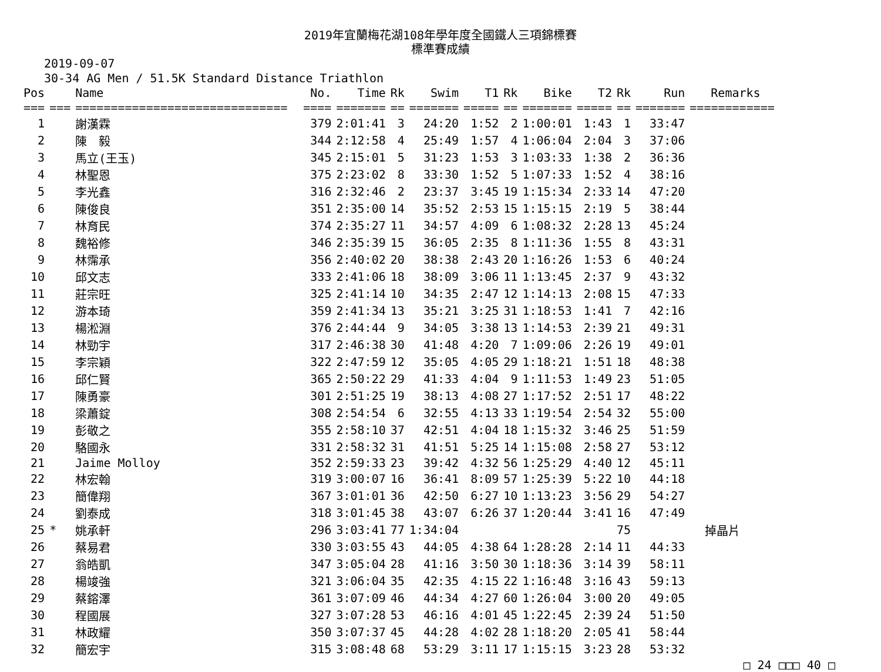2019年宜蘭梅花湖108年學年度全國鐵人三項錦標賽
標準賽成績
2019-09-07
30-34 AG Men / 51.5K Standard Distance Triathlon
| Pos | | Name | No. | Time | Rk | Swim | T1 | Rk | Bike | T2 | Rk | Run | Remarks |
| --- | --- | --- | --- | --- | --- | --- | --- | --- | --- | --- | --- | --- | --- |
| === | === | ============================== | ==== | ======= | == | ======= | ===== | == | ======= | ===== | == | ======= | ============ |
| 1 | | 謝漢霖 | 379 | 2:01:41 | 3 | 24:20 | 1:52 | 2 | 1:00:01 | 1:43 | 1 | 33:47 | |
| 2 | | 陳 毅 | 344 | 2:12:58 | 4 | 25:49 | 1:57 | 4 | 1:06:04 | 2:04 | 3 | 37:06 | |
| 3 | | 馬立(王玉) | 345 | 2:15:01 | 5 | 31:23 | 1:53 | 3 | 1:03:33 | 1:38 | 2 | 36:36 | |
| 4 | | 林聖恩 | 375 | 2:23:02 | 8 | 33:30 | 1:52 | 5 | 1:07:33 | 1:52 | 4 | 38:16 | |
| 5 | | 李光鑫 | 316 | 2:32:46 | 2 | 23:37 | 3:45 | 19 | 1:15:34 | 2:33 | 14 | 47:20 | |
| 6 | | 陳俊良 | 351 | 2:35:00 | 14 | 35:52 | 2:53 | 15 | 1:15:15 | 2:19 | 5 | 38:44 | |
| 7 | | 林育民 | 374 | 2:35:27 | 11 | 34:57 | 4:09 | 6 | 1:08:32 | 2:28 | 13 | 45:24 | |
| 8 | | 魏裕修 | 346 | 2:35:39 | 15 | 36:05 | 2:35 | 8 | 1:11:36 | 1:55 | 8 | 43:31 | |
| 9 | | 林霈承 | 356 | 2:40:02 | 20 | 38:38 | 2:43 | 20 | 1:16:26 | 1:53 | 6 | 40:24 | |
| 10 | | 邱文志 | 333 | 2:41:06 | 18 | 38:09 | 3:06 | 11 | 1:13:45 | 2:37 | 9 | 43:32 | |
| 11 | | 莊宗旺 | 325 | 2:41:14 | 10 | 34:35 | 2:47 | 12 | 1:14:13 | 2:08 | 15 | 47:33 | |
| 12 | | 游本琦 | 359 | 2:41:34 | 13 | 35:21 | 3:25 | 31 | 1:18:53 | 1:41 | 7 | 42:16 | |
| 13 | | 楊淞淵 | 376 | 2:44:44 | 9 | 34:05 | 3:38 | 13 | 1:14:53 | 2:39 | 21 | 49:31 | |
| 14 | | 林勁宇 | 317 | 2:46:38 | 30 | 41:48 | 4:20 | 7 | 1:09:06 | 2:26 | 19 | 49:01 | |
| 15 | | 李宗穎 | 322 | 2:47:59 | 12 | 35:05 | 4:05 | 29 | 1:18:21 | 1:51 | 18 | 48:38 | |
| 16 | | 邱仁賢 | 365 | 2:50:22 | 29 | 41:33 | 4:04 | 9 | 1:11:53 | 1:49 | 23 | 51:05 | |
| 17 | | 陳勇豪 | 301 | 2:51:25 | 19 | 38:13 | 4:08 | 27 | 1:17:52 | 2:51 | 17 | 48:22 | |
| 18 | | 梁蕭錠 | 308 | 2:54:54 | 6 | 32:55 | 4:13 | 33 | 1:19:54 | 2:54 | 32 | 55:00 | |
| 19 | | 彭敬之 | 355 | 2:58:10 | 37 | 42:51 | 4:04 | 18 | 1:15:32 | 3:46 | 25 | 51:59 | |
| 20 | | 駱國永 | 331 | 2:58:32 | 31 | 41:51 | 5:25 | 14 | 1:15:08 | 2:58 | 27 | 53:12 | |
| 21 | | Jaime Molloy | 352 | 2:59:33 | 23 | 39:42 | 4:32 | 56 | 1:25:29 | 4:40 | 12 | 45:11 | |
| 22 | | 林宏翰 | 319 | 3:00:07 | 16 | 36:41 | 8:09 | 57 | 1:25:39 | 5:22 | 10 | 44:18 | |
| 23 | | 簡偉翔 | 367 | 3:01:01 | 36 | 42:50 | 6:27 | 10 | 1:13:23 | 3:56 | 29 | 54:27 | |
| 24 | | 劉泰成 | 318 | 3:01:45 | 38 | 43:07 | 6:26 | 37 | 1:20:44 | 3:41 | 16 | 47:49 | |
| 25 | * | 姚承軒 | 296 | 3:03:41 | 77 | 1:34:04 | | | | | 75 | | 掉晶片 |
| 26 | | 蔡易君 | 330 | 3:03:55 | 43 | 44:05 | 4:38 | 64 | 1:28:28 | 2:14 | 11 | 44:33 | |
| 27 | | 翁皓凱 | 347 | 3:05:04 | 28 | 41:16 | 3:50 | 30 | 1:18:36 | 3:14 | 39 | 58:11 | |
| 28 | | 楊竣強 | 321 | 3:06:04 | 35 | 42:35 | 4:15 | 22 | 1:16:48 | 3:16 | 43 | 59:13 | |
| 29 | | 蔡鎔澤 | 361 | 3:07:09 | 46 | 44:34 | 4:27 | 60 | 1:26:04 | 3:00 | 20 | 49:05 | |
| 30 | | 程國展 | 327 | 3:07:28 | 53 | 46:16 | 4:01 | 45 | 1:22:45 | 2:39 | 24 | 51:50 | |
| 31 | | 林政耀 | 350 | 3:07:37 | 45 | 44:28 | 4:02 | 28 | 1:18:20 | 2:05 | 41 | 58:44 | |
| 32 | | 簡宏宇 | 315 | 3:08:48 | 68 | 53:29 | 3:11 | 17 | 1:15:15 | 3:23 | 28 | 53:32 | |
□ 24 □□□ 40 □